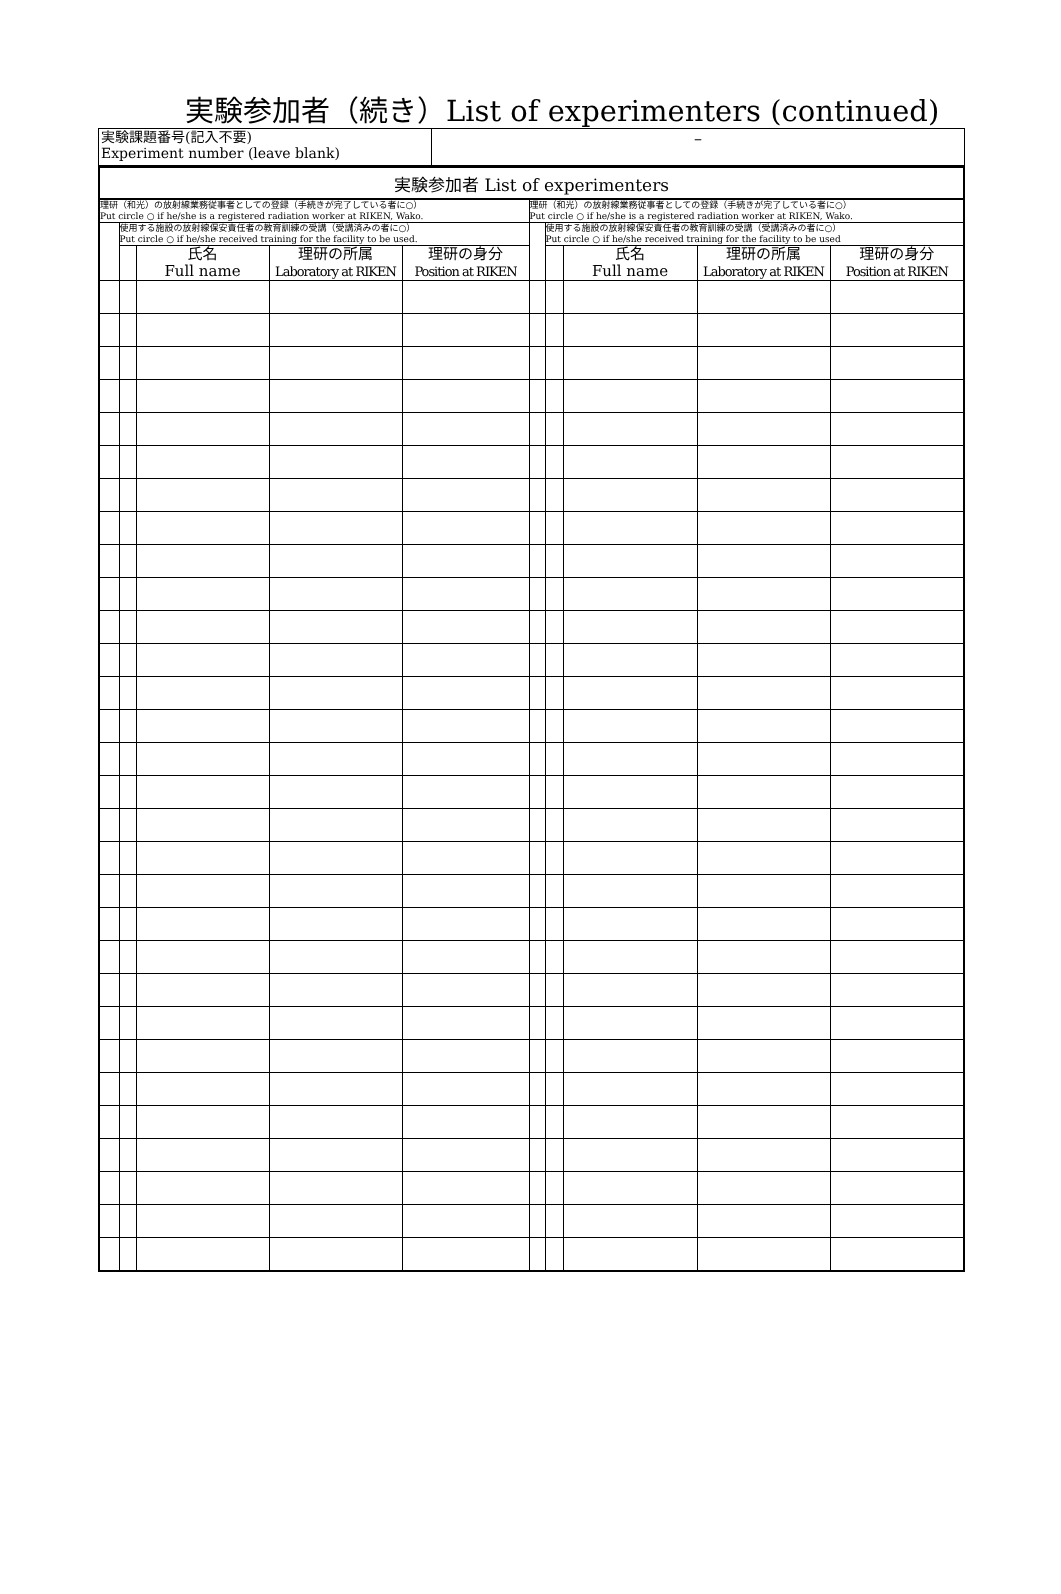実験参加者（続き）List of experimenters (continued)
実験課題番号(記入不要)
Experiment number (leave blank)
–
| 実験参加者 List of experimenters | | | | | | | | | |
| --- | --- | --- | --- | --- | --- | --- | --- | --- | --- |
| 理研（和光）の放射線業務従事者としての登録（手続きが完了している者に○） Put circle ○ if he/she is a registered radiation worker at RIKEN, Wako. | | | | | 理研（和光）の放射線業務従事者としての登録（手続きが完了している者に○） Put circle ○ if he/she is a registered radiation worker at RIKEN, Wako. | | | | |
| | 使用する施設の放射線保安責任者の教育訓練の受講（受講済みの者に○） Put circle ○ if he/she received training for the facility to be used. | | | | | 使用する施設の放射線保安責任者の教育訓練の受講（受講済みの者に○） Put circle ○ if he/she received training for the facility to be used | | | |
| | | 氏名 Full name | 理研の所属 Laboratory at RIKEN | 理研の身分 Position at RIKEN | | | 氏名 Full name | 理研の所属 Laboratory at RIKEN | 理研の身分 Position at RIKEN |